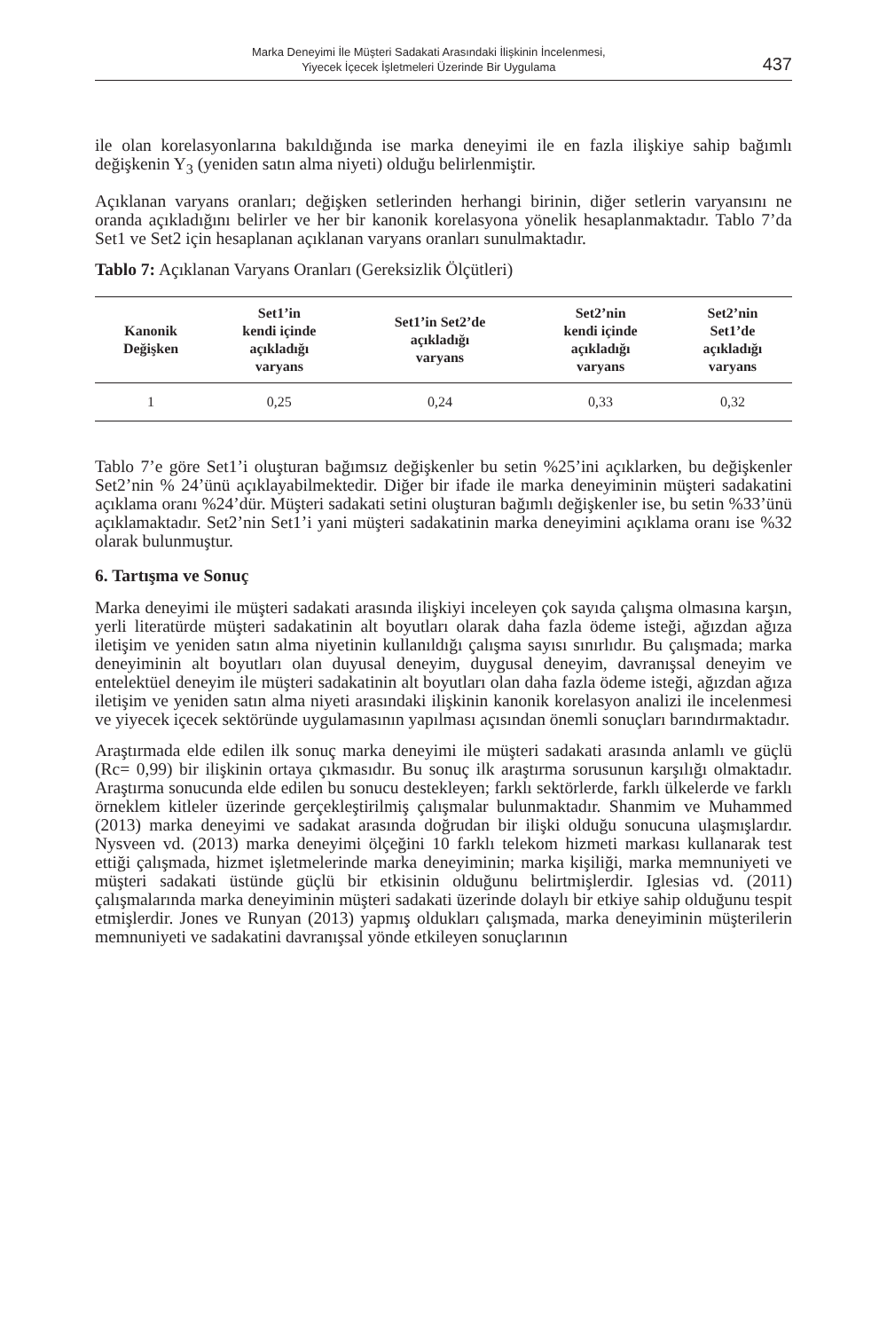Marka Deneyimi İle Müşteri Sadakati Arasındaki İlişkinin İncelenmesi,
Yiyecek İçecek İşletmeleri Üzerinde Bir Uygulama
437
ile olan korelasyonlarına bakıldığında ise marka deneyimi ile en fazla ilişkiye sahip bağımlı değişkenin Y<sub>3</sub> (yeniden satın alma niyeti) olduğu belirlenmiştir.
Açıklanan varyans oranları; değişken setlerinden herhangi birinin, diğer setlerin varyansını ne oranda açıkladığını belirler ve her bir kanonik korelasyona yönelik hesaplanmaktadır. Tablo 7’da Set1 ve Set2 için hesaplanan açıklanan varyans oranları sunulmaktadır.
Tablo 7: Açıklanan Varyans Oranları (Gereksizlik Ölçütleri)
| Kanonik Değişken | Set1’in kendi içinde açıkladığı varyans | Set1’in Set2’de açıkladığı varyans | Set2’nin kendi içinde açıkladığı varyans | Set2’nin Set1’de açıkladığı varyans |
| --- | --- | --- | --- | --- |
| 1 | 0,25 | 0,24 | 0,33 | 0,32 |
Tablo 7’e göre Set1’i oluşturan bağımsız değişkenler bu setin %25’ini açıklarken, bu değişkenler Set2’nin % 24’ünü açıklayabilmektedir. Diğer bir ifade ile marka deneyiminin müşteri sadakatini açıklama oranı %24’dür. Müşteri sadakati setini oluşturan bağımlı değişkenler ise, bu setin %33’ünü açıklamaktadır. Set2’nin Set1’i yani müşteri sadakatinin marka deneyimini açıklama oranı ise %32 olarak bulunmuştur.
6. Tartışma ve Sonuç
Marka deneyimi ile müşteri sadakati arasında ilişkiyi inceleyen çok sayıda çalışma olmasına karşın, yerli literatürde müşteri sadakatinin alt boyutları olarak daha fazla ödeme isteği, ağızdan ağıza iletişim ve yeniden satın alma niyetinin kullanıldığı çalışma sayısı sınırlıdır. Bu çalışmada; marka deneyiminin alt boyutları olan duyusal deneyim, duygusal deneyim, davranışsal deneyim ve entelektüel deneyim ile müşteri sadakatinin alt boyutları olan daha fazla ödeme isteği, ağızdan ağıza iletişim ve yeniden satın alma niyeti arasındaki ilişkinin kanonik korelasyon analizi ile incelenmesi ve yiyecek içecek sektöründe uygulamasının yapılması açısından önemli sonuçları barındırmaktadır.
Araştırmada elde edilen ilk sonuç marka deneyimi ile müşteri sadakati arasında anlamlı ve güçlü (Rc= 0,99) bir ilişkinin ortaya çıkmasıdır. Bu sonuç ilk araştırma sorusunun karşılığı olmaktadır. Araştırma sonucunda elde edilen bu sonucu destekleyen; farklı sektörlerde, farklı ülkelerde ve farklı örneklem kitleler üzerinde gerçekleştirilmiş çalışmalar bulunmaktadır. Shanmim ve Muhammed (2013) marka deneyimi ve sadakat arasında doğrudan bir ilişki olduğu sonucuna ulaşmışlardır. Nysveen vd. (2013) marka deneyimi ölçeğini 10 farklı telekom hizmeti markası kullanarak test ettiği çalışmada, hizmet işletmelerinde marka deneyiminin; marka kişiliği, marka memnuniyeti ve müşteri sadakati üstünde güçlü bir etkisinin olduğunu belirtmişlerdir. Iglesias vd. (2011) çalışmalarında marka deneyiminin müşteri sadakati üzerinde dolaylı bir etkiye sahip olduğunu tespit etmişlerdir. Jones ve Runyan (2013) yapmış oldukları çalışmada, marka deneyiminin müşterilerin memnuniyeti ve sadakatini davranışsal yönde etkileyen sonuçlarının